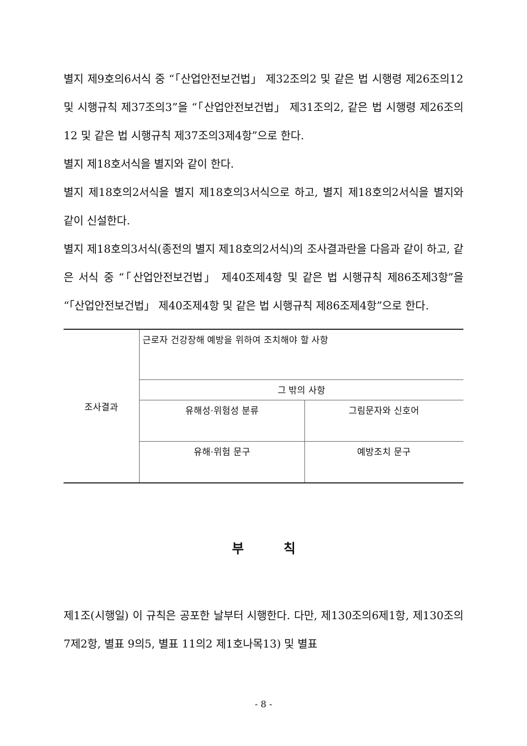별지 제9호의6서식 중 “「산업안전보건법」 제32조의2 및 같은 법 시행령 제26조의12 및 시행규칙 제37조의3”을 “「산업안전보건법」 제31조의2, 같은 법 시행령 제26조의12 및 같은 법 시행규칙 제37조의3제4항”으로 한다.
별지 제18호서식을 별지와 같이 한다.
별지 제18호의2서식을 별지 제18호의3서식으로 하고, 별지 제18호의2서식을 별지와 같이 신설한다.
별지 제18호의3서식(종전의 별지 제18호의2서식)의 조사결과란을 다음과 같이 하고, 같은 서식 중 “「산업안전보건법」 제40조제4항 및 같은 법 시행규칙 제86조제3항”을 “「산업안전보건법」 제40조제4항 및 같은 법 시행규칙 제86조제4항”으로 한다.
| 조사결과 | 근로자 건강장해 예방을 위하여 조치해야 할 사항 | |
| | 그 밖의 사항 | |
| | 유해성·위험성 분류 | 그림문자와 신호어 |
| | 유해·위험 문구 | 예방조치 문구 |
부칙
제1조(시행일) 이 규칙은 공포한 날부터 시행한다. 다만, 제130조의6제1항, 제130조의7제2항, 별표 9의5, 별표 11의2 제1호나목13) 및 별표
- 8 -